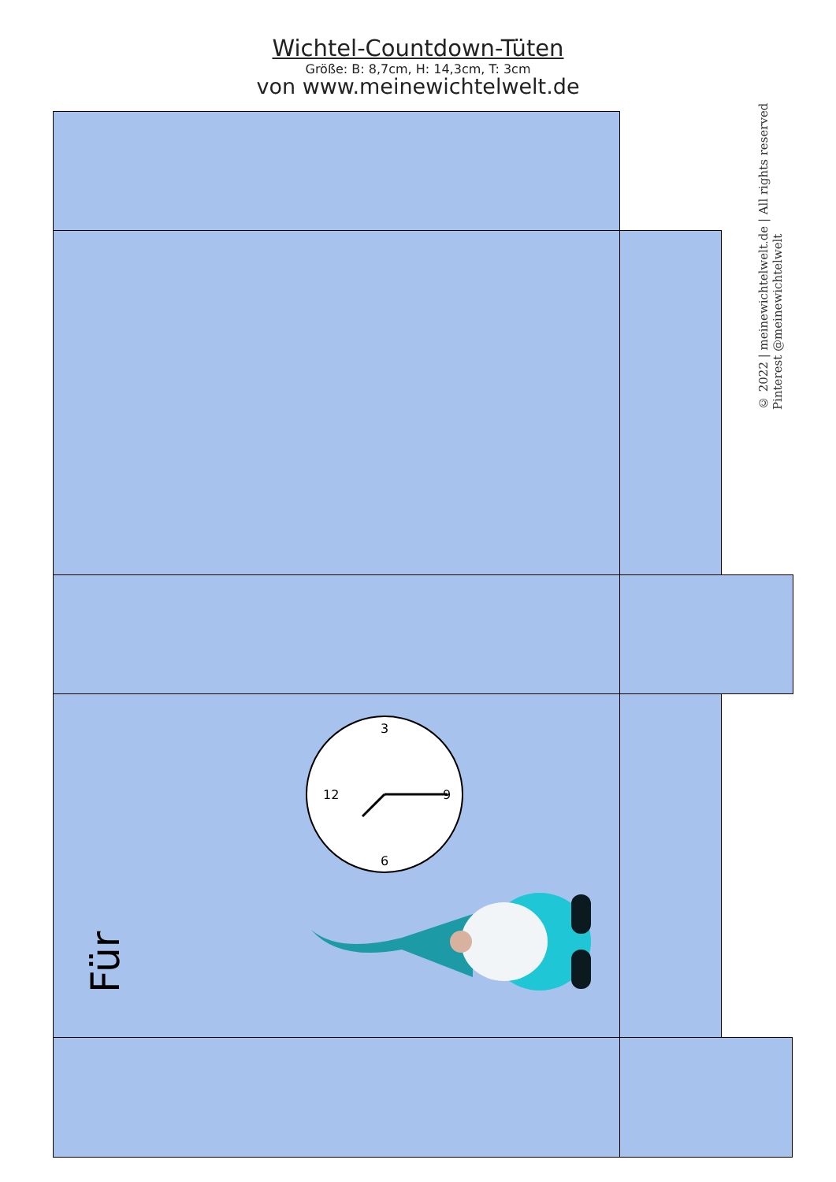Wichtel-Countdown-Tüten
Größe: B: 8,7cm, H: 14,3cm, T: 3cm
von www.meinewichtelwelt.de
© 2022 | meinewichtelwelt.de | All rights reserved
Pinterest @meinewichtelwelt
3
12
9
6
Für